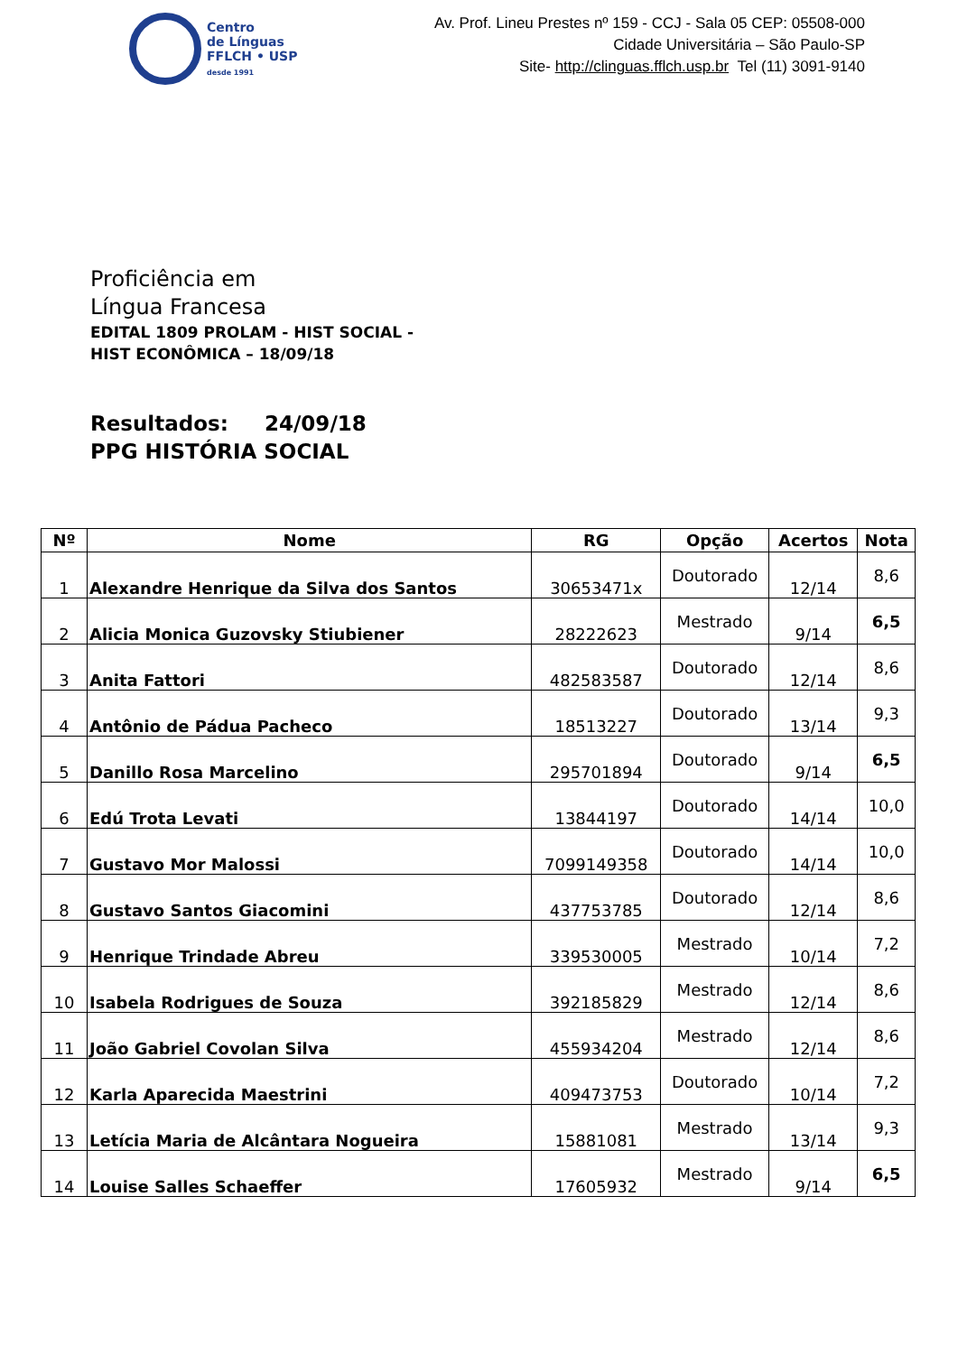Centro
de Línguas
FFLCH • USP
desde 1991
Av. Prof. Lineu Prestes nº 159 - CCJ - Sala 05 CEP: 05508-000
Cidade Universitária – São Paulo-SP
Site- http://clinguas.fflch.usp.br Tel (11) 3091-9140
Proficiência em
Língua Francesa
EDITAL 1809 PROLAM - HIST SOCIAL -
HIST ECONÔMICA – 18/09/18
Resultados: 24/09/18
PPG HISTÓRIA SOCIAL
| Nº | Nome | RG | Opção | Acertos | Nota |
| --- | --- | --- | --- | --- | --- |
| 1 | Alexandre Henrique da Silva dos Santos | 30653471x | Doutorado | 12/14 | 8,6 |
| 2 | Alicia Monica Guzovsky Stiubiener | 28222623 | Mestrado | 9/14 | 6,5 |
| 3 | Anita Fattori | 482583587 | Doutorado | 12/14 | 8,6 |
| 4 | Antônio de Pádua Pacheco | 18513227 | Doutorado | 13/14 | 9,3 |
| 5 | Danillo Rosa Marcelino | 295701894 | Doutorado | 9/14 | 6,5 |
| 6 | Edú Trota Levati | 13844197 | Doutorado | 14/14 | 10,0 |
| 7 | Gustavo Mor Malossi | 7099149358 | Doutorado | 14/14 | 10,0 |
| 8 | Gustavo Santos Giacomini | 437753785 | Doutorado | 12/14 | 8,6 |
| 9 | Henrique Trindade Abreu | 339530005 | Mestrado | 10/14 | 7,2 |
| 10 | Isabela Rodrigues de Souza | 392185829 | Mestrado | 12/14 | 8,6 |
| 11 | João Gabriel Covolan Silva | 455934204 | Mestrado | 12/14 | 8,6 |
| 12 | Karla Aparecida Maestrini | 409473753 | Doutorado | 10/14 | 7,2 |
| 13 | Letícia Maria de Alcântara Nogueira | 15881081 | Mestrado | 13/14 | 9,3 |
| 14 | Louise Salles Schaeffer | 17605932 | Mestrado | 9/14 | 6,5 |